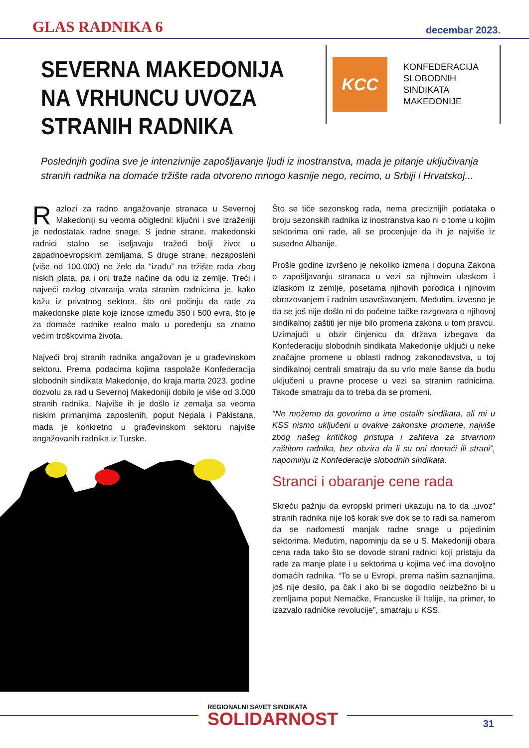GLAS RADNIKA 6 decembar 2023.
SEVERNA MAKEDONIJA NA VRHUNCU UVOZA STRANIH RADNIKA
KCC
KONFEDERACIJA
SLOBODNIH
SINDIKATA
MAKEDONIJE
Poslednjih godina sve je intenzivnije zapošljavanje ljudi iz inostranstva, mada je pitanje uključivanja stranih radnika na domaće tržište rada otvoreno mnogo kasnije nego, recimo, u Srbiji i Hrvatskoj...
Razlozi za radno angažovanje stranaca u Severnoj Makedoniji su veoma očigledni: ključni i sve izraženiji je nedostatak radne snage. S jedne strane, makedonski radnici stalno se iseljavaju tražeći bolji život u zapadnoevropskim zemljama. S druge strane, nezaposleni (više od 100.000) ne žele da “izađu” na tržište rada zbog niskih plata, pa i oni traže načine da odu iz zemlje. Treći i najveći razlog otvaranja vrata stranim radnicima je, kako kažu iz privatnog sektora, što oni počinju da rade za makedonske plate koje iznose između 350 i 500 evra, što je za domaće radnike realno malo u poređenju sa znatno većim troškovima života.
Najveći broj stranih radnika angažovan je u građevinskom sektoru. Prema podacima kojima raspolaže Konfederacija slobodnih sindikata Makedonije, do kraja marta 2023. godine dozvolu za rad u Severnoj Makedoniji dobilo je više od 3.000 stranih radnika. Najviše ih je došlo iz zemalja sa veoma niskim primanjima zaposlenih, poput Nepala i Pakistana, mada je konkretno u građevinskom sektoru najviše angažovanih radnika iz Turske.
Što se tiče sezonskog rada, nema preciznijih podataka o broju sezonskih radnika iz inostranstva kao ni o tome u kojim sektorima oni rade, ali se procenjuje da ih je najviše iz susedne Albanije.
Prošle godine izvršeno je nekoliko izmena i dopuna Zakona o zapošljavanju stranaca u vezi sa njihovim ulaskom i izlaskom iz zemlje, posetama njihovih porodica i njihovim obrazovanjem i radnim usavršavanjem. Međutim, izvesno je da se još nije došlo ni do početne tačke razgovara o njihovoj sindikalnoj zaštiti jer nije bilo promena zakona u tom pravcu. Uzimajući u obzir činjenicu da država izbegava da Konfederaciju slobodnih sindikata Makedonije uključi u neke značajne promene u oblasti radnog zakonodavstva, u toj sindikalnoj centrali smatraju da su vrlo male šanse da budu uključeni u pravne procese u vezi sa stranim radnicima. Takođe smatraju da to treba da se promeni.
“Ne možemo da govorimo u ime ostalih sindikata, ali mi u KSS nismo uključeni u ovakve zakonske promene, najviše zbog našeg kritičkog pristupa i zahteva za stvarnom zaštitom radnika, bez obzira da li su oni domaći ili strani”, napominju iz Konfederacije slobodnih sindikata.
Stranci i obaranje cene rada
Skreću pažnju da evropski primeri ukazuju na to da „uvoz” stranih radnika nije loš korak sve dok se to radi sa namerom da se nadomesti manjak radne snage u pojedinim sektorima. Međutim, napominju da se u S. Makedoniji obara cena rada tako što se dovode strani radnici koji pristaju da rade za manje plate i u sektorima u kojima već ima dovoljno domaćih radnika. “To se u Evropi, prema našim saznanjima, još nije desilo, pa čak i ako bi se dogodilo neizbežno bi u zemljama poput Nemačke, Francuske ili Italije, na primer, to izazvalo radničke revolucije”, smatraju u KSS.
REGIONALNI SAVET SINDIKATA
SOLIDARNOST
31